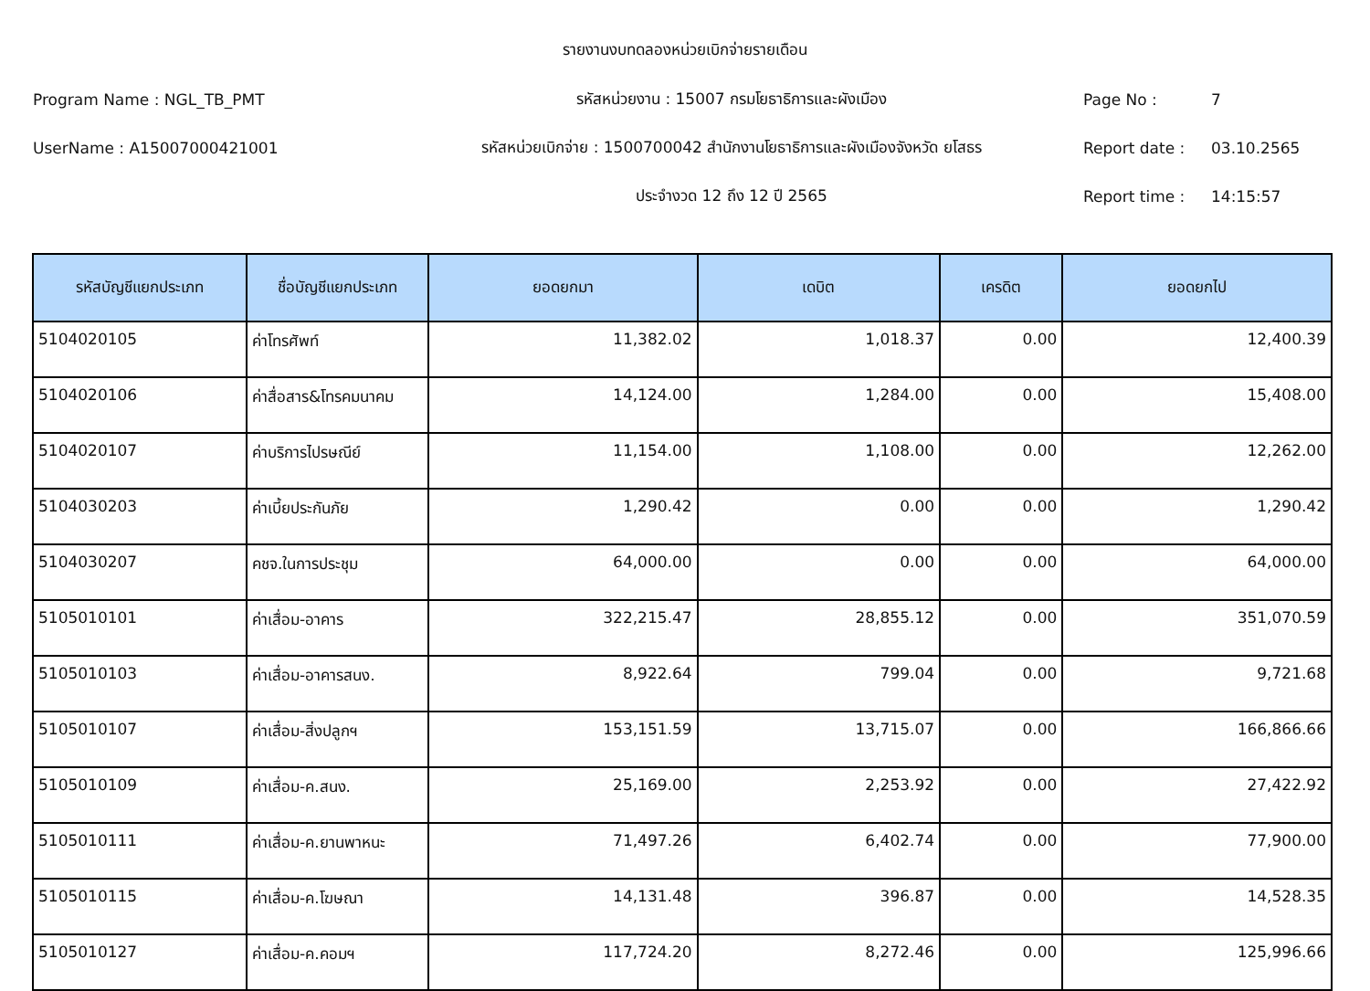รายงานงบทดลองหน่วยเบิกจ่ายรายเดือน
Program Name : NGL_TB_PMT รหัสหน่วยงาน : 15007 กรมโยธาธิการและผังเมือง Page No : 7
UserName : A15007000421001
รหัสหน่วยเบิกจ่าย : 1500700042 สำนักงานโยธาธิการและผังเมืองจังหวัด ยโสธร
Report date : 03.10.2565
ประจำงวด 12 ถึง 12 ปี 2565 Report time : 14:15:57
| รหัสบัญชีแยกประเภท | ชื่อบัญชีแยกประเภท | ยอดยกมา | เดบิต | เครดิต | ยอดยกไป |
| --- | --- | --- | --- | --- | --- |
| 5104020105 | ค่าโทรศัพท์ | 11,382.02 | 1,018.37 | 0.00 | 12,400.39 |
| 5104020106 | ค่าสื่อสาร&โทรคมนาคม | 14,124.00 | 1,284.00 | 0.00 | 15,408.00 |
| 5104020107 | ค่าบริการไปรษณีย์ | 11,154.00 | 1,108.00 | 0.00 | 12,262.00 |
| 5104030203 | ค่าเบี้ยประกันภัย | 1,290.42 | 0.00 | 0.00 | 1,290.42 |
| 5104030207 | คชจ.ในการประชุม | 64,000.00 | 0.00 | 0.00 | 64,000.00 |
| 5105010101 | ค่าเสื่อม-อาคาร | 322,215.47 | 28,855.12 | 0.00 | 351,070.59 |
| 5105010103 | ค่าเสื่อม-อาคารสนง. | 8,922.64 | 799.04 | 0.00 | 9,721.68 |
| 5105010107 | ค่าเสื่อม-สิ่งปลูกฯ | 153,151.59 | 13,715.07 | 0.00 | 166,866.66 |
| 5105010109 | ค่าเสื่อม-ค.สนง. | 25,169.00 | 2,253.92 | 0.00 | 27,422.92 |
| 5105010111 | ค่าเสื่อม-ค.ยานพาหนะ | 71,497.26 | 6,402.74 | 0.00 | 77,900.00 |
| 5105010115 | ค่าเสื่อม-ค.โฆษณา | 14,131.48 | 396.87 | 0.00 | 14,528.35 |
| 5105010127 | ค่าเสื่อม-ค.คอมฯ | 117,724.20 | 8,272.46 | 0.00 | 125,996.66 |